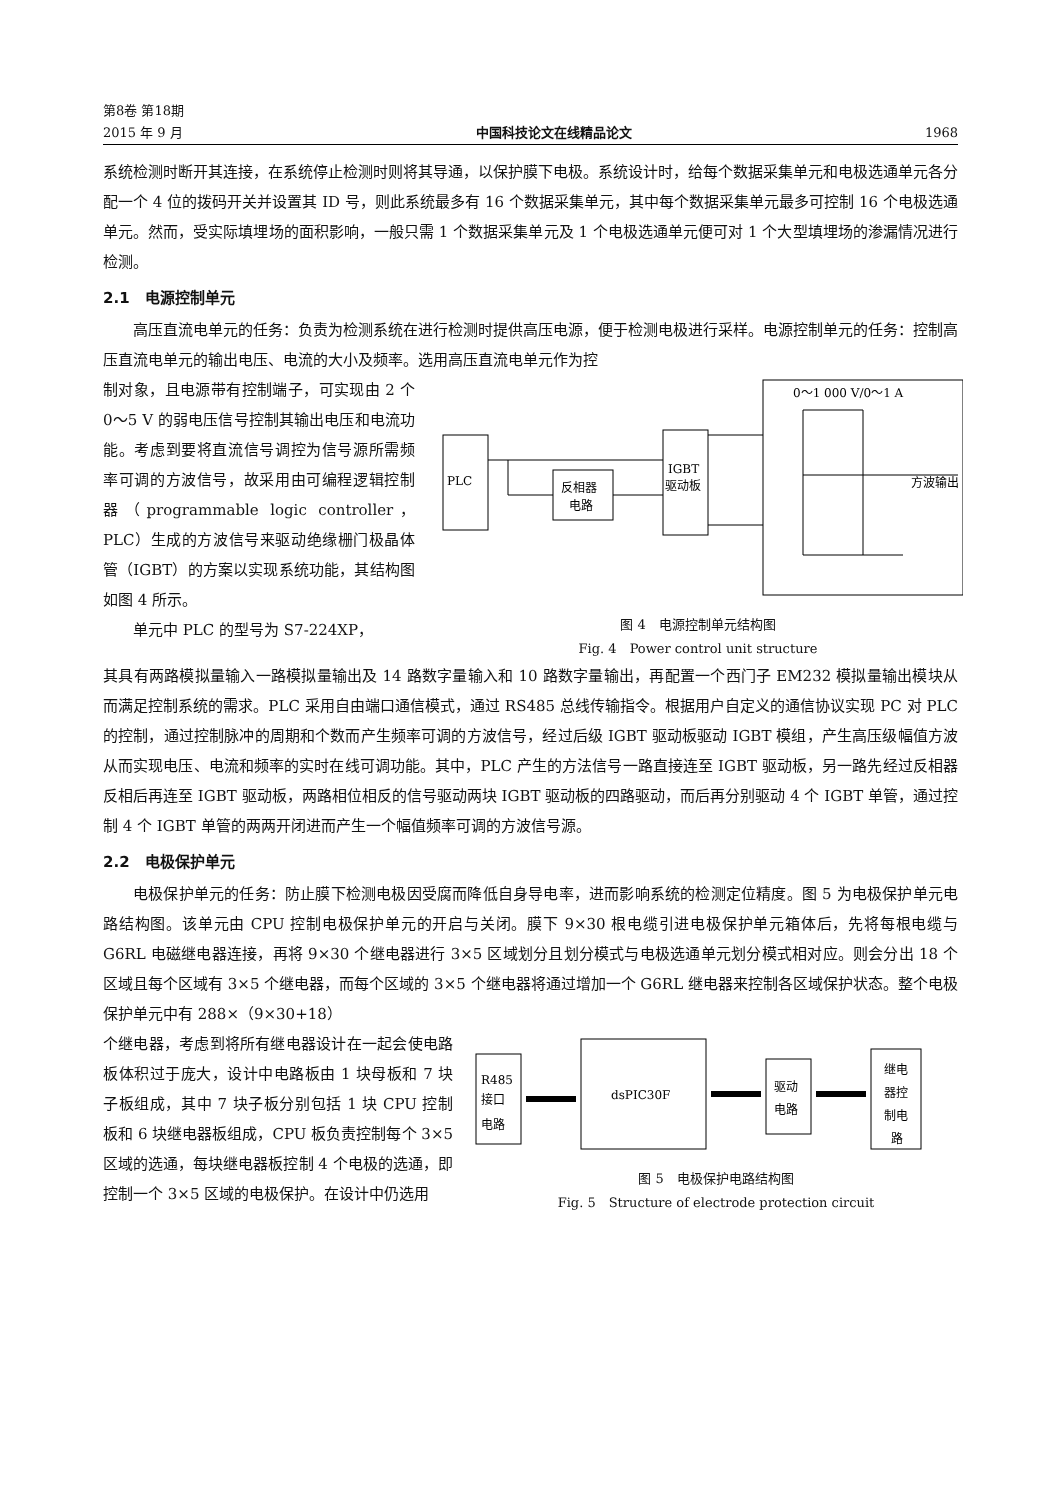第8卷 第18期
2015 年 9 月 中国科技论文在线精品论文 1968
系统检测时断开其连接，在系统停止检测时则将其导通，以保护膜下电极。系统设计时，给每个数据采集单元和电极选通单元各分配一个 4 位的拨码开关并设置其 ID 号，则此系统最多有 16 个数据采集单元，其中每个数据采集单元最多可控制 16 个电极选通单元。然而，受实际填埋场的面积影响，一般只需 1 个数据采集单元及 1 个电极选通单元便可对 1 个大型填埋场的渗漏情况进行检测。
2.1　电源控制单元
高压直流电单元的任务：负责为检测系统在进行检测时提供高压电源，便于检测电极进行采样。电源控制单元的任务：控制高压直流电单元的输出电压、电流的大小及频率。选用高压直流电单元作为控
制对象，且电源带有控制端子，可实现由 2 个 0～5 V 的弱电压信号控制其输出电压和电流功能。考虑到要将直流信号调控为信号源所需频率可调的方波信号，故采用由可编程逻辑控制器（programmable logic controller，PLC）生成的方波信号来驱动绝缘栅门极晶体管（IGBT）的方案以实现系统功能，其结构图如图 4 所示。
单元中 PLC 的型号为 S7-224XP，
PLC
反相器
电路
IGBT
驱动板
0～1 000 V/0～1 A
方波输出
图 4　电源控制单元结构图
Fig. 4　Power control unit structure
其具有两路模拟量输入一路模拟量输出及 14 路数字量输入和 10 路数字量输出，再配置一个西门子 EM232 模拟量输出模块从而满足控制系统的需求。PLC 采用自由端口通信模式，通过 RS485 总线传输指令。根据用户自定义的通信协议实现 PC 对 PLC 的控制，通过控制脉冲的周期和个数而产生频率可调的方波信号，经过后级 IGBT 驱动板驱动 IGBT 模组，产生高压级幅值方波从而实现电压、电流和频率的实时在线可调功能。其中，PLC 产生的方法信号一路直接连至 IGBT 驱动板，另一路先经过反相器反相后再连至 IGBT 驱动板，两路相位相反的信号驱动两块 IGBT 驱动板的四路驱动，而后再分别驱动 4 个 IGBT 单管，通过控制 4 个 IGBT 单管的两两开闭进而产生一个幅值频率可调的方波信号源。
2.2　电极保护单元
电极保护单元的任务：防止膜下检测电极因受腐而降低自身导电率，进而影响系统的检测定位精度。图 5 为电极保护单元电路结构图。该单元由 CPU 控制电极保护单元的开启与关闭。膜下 9×30 根电缆引进电极保护单元箱体后，先将每根电缆与 G6RL 电磁继电器连接，再将 9×30 个继电器进行 3×5 区域划分且划分模式与电极选通单元划分模式相对应。则会分出 18 个区域且每个区域有 3×5 个继电器，而每个区域的 3×5 个继电器将通过增加一个 G6RL 继电器来控制各区域保护状态。整个电极保护单元中有 288×（9×30+18）
个继电器，考虑到将所有继电器设计在一起会使电路板体积过于庞大，设计中电路板由 1 块母板和 7 块子板组成，其中 7 块子板分别包括 1 块 CPU 控制板和 6 块继电器板组成，CPU 板负责控制每个 3×5 区域的选通，每块继电器板控制 4 个电极的选通，即控制一个 3×5 区域的电极保护。在设计中仍选用
R485
接口
电路
dsPIC30F
驱动
电路
继电
器控
制电
路
图 5　电极保护电路结构图
Fig. 5　Structure of electrode protection circuit